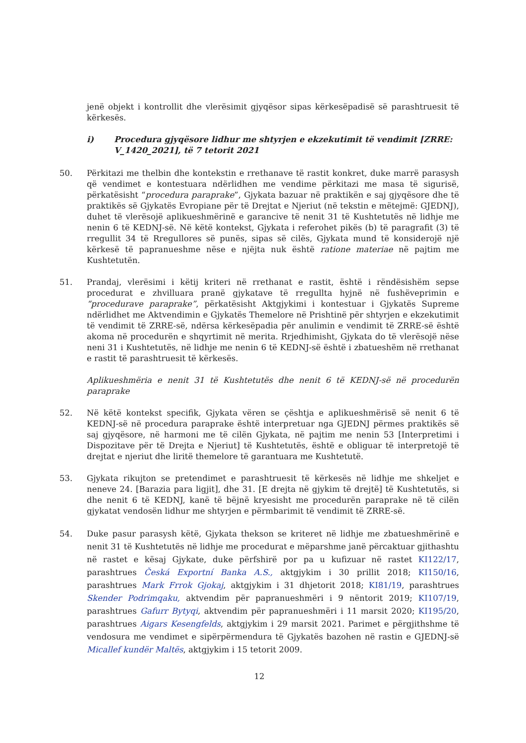jenë objekt i kontrollit dhe vlerësimit gjyqësor sipas kërkesëpadisë së parashtruesit të kërkesës.
i) Procedura gjyqësore lidhur me shtyrjen e ekzekutimit të vendimit [ZRRE: V_1420_2021], të 7 tetorit 2021
50. Përkitazi me thelbin dhe kontekstin e rrethanave të rastit konkret, duke marrë parasysh që vendimet e kontestuara ndërlidhen me vendime përkitazi me masa të sigurisë, përkatësisht “procedura paraprake”, Gjykata bazuar në praktikën e saj gjyqësore dhe të praktikës së Gjykatës Evropiane për të Drejtat e Njeriut (në tekstin e mëtejmë: GJEDNJ), duhet të vlerësojë aplikueshmërinë e garancive të nenit 31 të Kushtetutës në lidhje me nenin 6 të KEDNJ-së. Në këtë kontekst, Gjykata i referohet pikës (b) të paragrafit (3) të rregullit 34 të Rregullores së punës, sipas së cilës, Gjykata mund të konsiderojë një kërkesë të papranueshme nëse e njëjta nuk është ratione materiae në pajtim me Kushtetutën.
51. Prandaj, vlerësimi i këtij kriteri në rrethanat e rastit, është i rëndësishëm sepse procedurat e zhvilluara pranë gjykatave të rregullta hyjnë në fushëveprimin e “procedurave paraprake”, përkatësisht Aktgjykimi i kontestuar i Gjykatës Supreme ndërlidhet me Aktvendimin e Gjykatës Themelore në Prishtinë për shtyrjen e ekzekutimit të vendimit të ZRRE-së, ndërsa kërkesëpadia për anulimin e vendimit të ZRRE-së është akoma në procedurën e shqyrtimit në merita. Rrjedhimisht, Gjykata do të vlerësojë nëse neni 31 i Kushtetutës, në lidhje me nenin 6 të KEDNJ-së është i zbatueshëm në rrethanat e rastit të parashtruesit të kërkesës.
Aplikueshmëria e nenit 31 të Kushtetutës dhe nenit 6 të KEDNJ-së në procedurën paraprake
52. Në këtë kontekst specifik, Gjykata vëren se çështja e aplikueshmërisë së nenit 6 të KEDNJ-së në procedura paraprake është interpretuar nga GJEDNJ përmes praktikës së saj gjyqësore, në harmoni me të cilën Gjykata, në pajtim me nenin 53 [Interpretimi i Dispozitave për të Drejta e Njeriut] të Kushtetutës, është e obliguar të interpretojë të drejtat e njeriut dhe liritë themelore të garantuara me Kushtetutë.
53. Gjykata rikujton se pretendimet e parashtruesit të kërkesës në lidhje me shkeljet e neneve 24. [Barazia para ligjit], dhe 31. [E drejta në gjykim të drejtë] të Kushtetutës, si dhe nenit 6 të KEDNJ, kanë të bëjnë kryesisht me procedurën paraprake në të cilën gjykatat vendosën lidhur me shtyrjen e përmbarimit të vendimit të ZRRE-së.
54. Duke pasur parasysh këtë, Gjykata thekson se kriteret në lidhje me zbatueshmërinë e nenit 31 të Kushtetutës në lidhje me procedurat e mëparshme janë përcaktuar gjithashtu në rastet e kësaj Gjykate, duke përfshirë por pa u kufizuar në rastet KI122/17, parashtrues Česká Exportní Banka A.S., aktgjykim i 30 prillit 2018; KI150/16, parashtrues Mark Frrok Gjokaj, aktgjykim i 31 dhjetorit 2018; KI81/19, parashtrues Skender Podrimqaku, aktvendim për papranueshmëri i 9 nëntorit 2019; KI107/19, parashtrues Gafurr Bytyqi, aktvendim për papranueshmëri i 11 marsit 2020; KI195/20, parashtrues Aigars Kesengfelds, aktgjykim i 29 marsit 2021. Parimet e përgjithshme të vendosura me vendimet e sipërpërmendura të Gjykatës bazohen në rastin e GJEDNJ-së Micallef kundër Maltës, aktgjykim i 15 tetorit 2009.
12